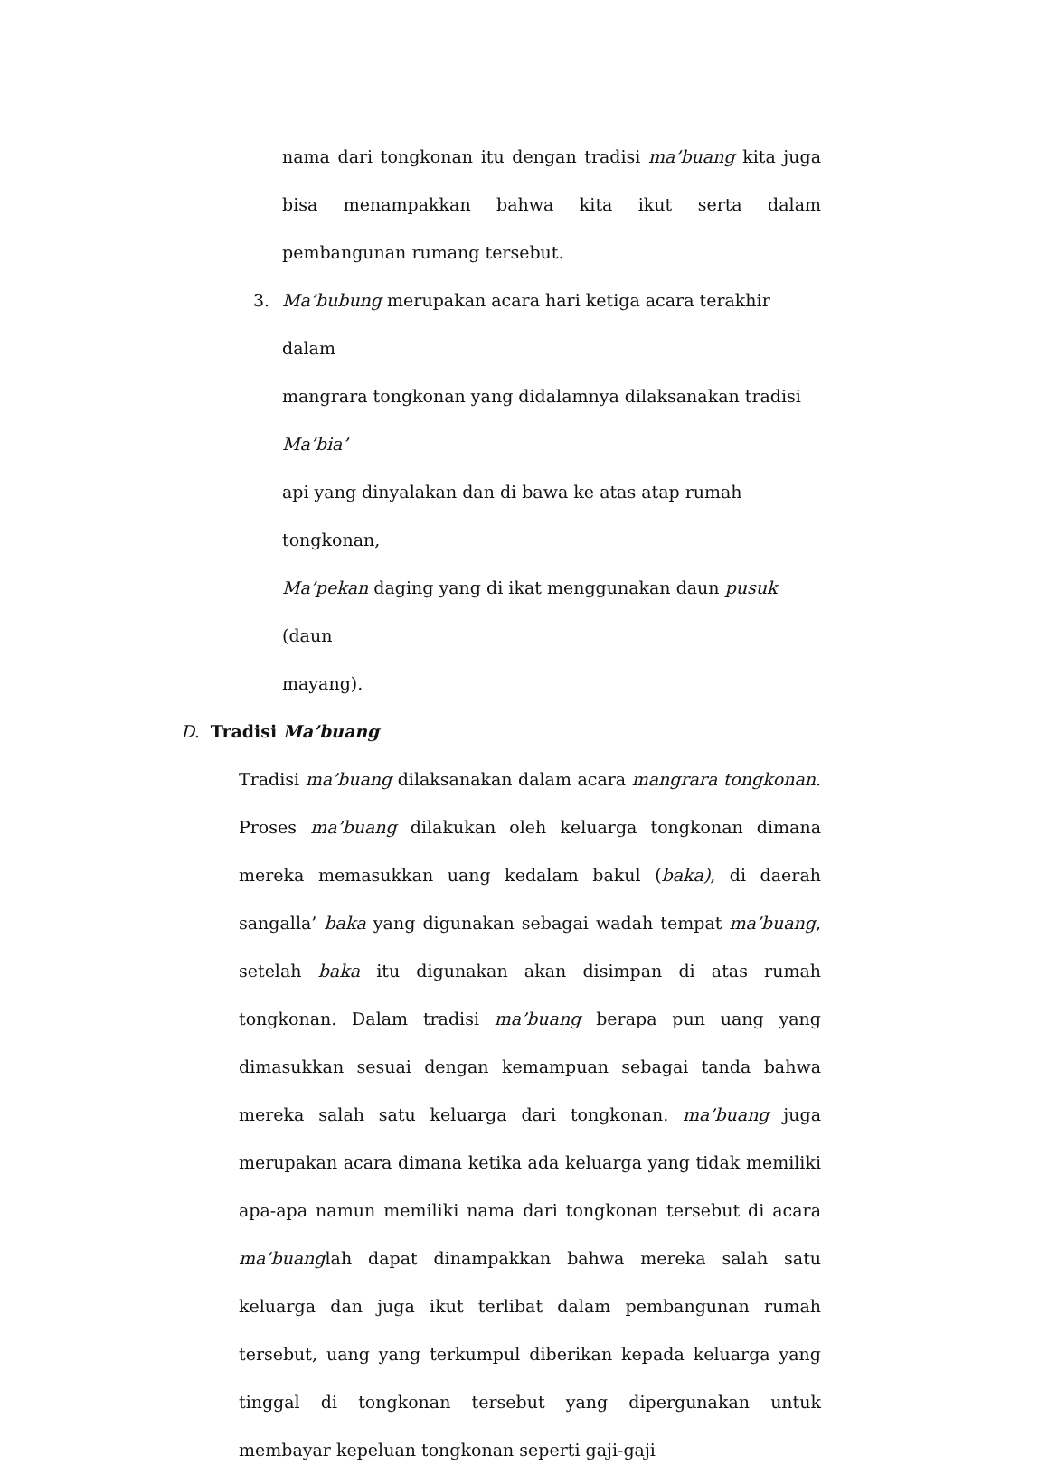nama dari tongkonan itu dengan tradisi ma’buang kita juga bisa menampakkan bahwa kita ikut serta dalam pembangunan rumang tersebut.
3. Ma’bubung merupakan acara hari ketiga acara terakhir dalam
mangrara tongkonan yang didalamnya dilaksanakan tradisi Ma’bia’
api yang dinyalakan dan di bawa ke atas atap rumah tongkonan,
Ma’pekan daging yang di ikat menggunakan daun pusuk (daun
mayang).
D. Tradisi Ma’buang
Tradisi ma’buang dilaksanakan dalam acara mangrara tongkonan. Proses ma’buang dilakukan oleh keluarga tongkonan dimana mereka memasukkan uang kedalam bakul (baka), di daerah sangalla’ baka yang digunakan sebagai wadah tempat ma’buang, setelah baka itu digunakan akan disimpan di atas rumah tongkonan. Dalam tradisi ma’buang berapa pun uang yang dimasukkan sesuai dengan kemampuan sebagai tanda bahwa mereka salah satu keluarga dari tongkonan. ma’buang juga merupakan acara dimana ketika ada keluarga yang tidak memiliki apa-apa namun memiliki nama dari tongkonan tersebut di acara ma’buanglah dapat dinampakkan bahwa mereka salah satu keluarga dan juga ikut terlibat dalam pembangunan rumah tersebut, uang yang terkumpul diberikan kepada keluarga yang tinggal di tongkonan tersebut yang dipergunakan untuk membayar kepeluan tongkonan seperti gaji-gaji